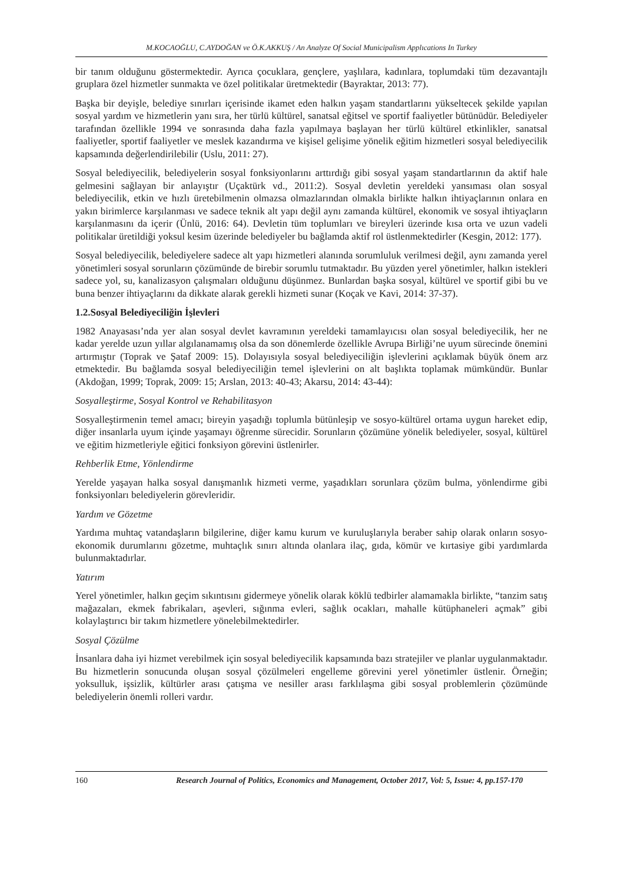M.KOCAOĞLU, C.AYDOĞAN ve Ö.K.AKKUŞ / An Analyze Of Social Municipalism Applıcations In Turkey
bir tanım olduğunu göstermektedir. Ayrıca çocuklara, gençlere, yaşlılara, kadınlara, toplumdaki tüm dezavantajlı gruplara özel hizmetler sunmakta ve özel politikalar üretmektedir (Bayraktar, 2013: 77).
Başka bir deyişle, belediye sınırları içerisinde ikamet eden halkın yaşam standartlarını yükseltecek şekilde yapılan sosyal yardım ve hizmetlerin yanı sıra, her türlü kültürel, sanatsal eğitsel ve sportif faaliyetler bütünüdür. Belediyeler tarafından özellikle 1994 ve sonrasında daha fazla yapılmaya başlayan her türlü kültürel etkinlikler, sanatsal faaliyetler, sportif faaliyetler ve meslek kazandırma ve kişisel gelişime yönelik eğitim hizmetleri sosyal belediyecilik kapsamında değerlendirilebilir (Uslu, 2011: 27).
Sosyal belediyecilik, belediyelerin sosyal fonksiyonlarını arttırdığı gibi sosyal yaşam standartlarının da aktif hale gelmesini sağlayan bir anlayıştır (Uçaktürk vd., 2011:2). Sosyal devletin yereldeki yansıması olan sosyal belediyecilik, etkin ve hızlı üretebilmenin olmazsa olmazlarından olmakla birlikte halkın ihtiyaçlarının onlara en yakın birimlerce karşılanması ve sadece teknik alt yapı değil aynı zamanda kültürel, ekonomik ve sosyal ihtiyaçların karşılanmasını da içerir (Ünlü, 2016: 64). Devletin tüm toplumları ve bireyleri üzerinde kısa orta ve uzun vadeli politikalar üretildiği yoksul kesim üzerinde belediyeler bu bağlamda aktif rol üstlenmektedirler (Kesgin, 2012: 177).
Sosyal belediyecilik, belediyelere sadece alt yapı hizmetleri alanında sorumluluk verilmesi değil, aynı zamanda yerel yönetimleri sosyal sorunların çözümünde de birebir sorumlu tutmaktadır. Bu yüzden yerel yönetimler, halkın istekleri sadece yol, su, kanalizasyon çalışmaları olduğunu düşünmez. Bunlardan başka sosyal, kültürel ve sportif gibi bu ve buna benzer ihtiyaçlarını da dikkate alarak gerekli hizmeti sunar (Koçak ve Kavi, 2014: 37-37).
1.2.Sosyal Belediyeciliğin İşlevleri
1982 Anayasası’nda yer alan sosyal devlet kavramının yereldeki tamamlayıcısı olan sosyal belediyecilik, her ne kadar yerelde uzun yıllar algılanamamış olsa da son dönemlerde özellikle Avrupa Birliği’ne uyum sürecinde önemini artırmıştır (Toprak ve Şataf 2009: 15). Dolayısıyla sosyal belediyeciliğin işlevlerini açıklamak büyük önem arz etmektedir. Bu bağlamda sosyal belediyeciliğin temel işlevlerini on alt başlıkta toplamak mümkündür. Bunlar (Akdoğan, 1999; Toprak, 2009: 15; Arslan, 2013: 40-43; Akarsu, 2014: 43-44):
Sosyalleştirme, Sosyal Kontrol ve Rehabilitasyon
Sosyalleştirmenin temel amacı; bireyin yaşadığı toplumla bütünleşip ve sosyo-kültürel ortama uygun hareket edip, diğer insanlarla uyum içinde yaşamayı öğrenme sürecidir. Sorunların çözümüne yönelik belediyeler, sosyal, kültürel ve eğitim hizmetleriyle eğitici fonksiyon görevini üstlenirler.
Rehberlik Etme, Yönlendirme
Yerelde yaşayan halka sosyal danışmanlık hizmeti verme, yaşadıkları sorunlara çözüm bulma, yönlendirme gibi fonksiyonları belediyelerin görevleridir.
Yardım ve Gözetme
Yardıma muhtaç vatandaşların bilgilerine, diğer kamu kurum ve kuruluşlarıyla beraber sahip olarak onların sosyo-ekonomik durumlarını gözetme, muhtaçlık sınırı altında olanlara ilaç, gıda, kömür ve kırtasiye gibi yardımlarda bulunmaktadırlar.
Yatırım
Yerel yönetimler, halkın geçim sıkıntısını gidermeye yönelik olarak köklü tedbirler alamamakla birlikte, “tanzim satış mağazaları, ekmek fabrikaları, aşevleri, sığınma evleri, sağlık ocakları, mahalle kütüphaneleri açmak” gibi kolaylaştırıcı bir takım hizmetlere yönelebilmektedirler.
Sosyal Çözülme
İnsanlara daha iyi hizmet verebilmek için sosyal belediyecilik kapsamında bazı stratejiler ve planlar uygulanmaktadır. Bu hizmetlerin sonucunda oluşan sosyal çözülmeleri engelleme görevini yerel yönetimler üstlenir. Örneğin; yoksulluk, işsizlik, kültürler arası çatışma ve nesiller arası farklılaşma gibi sosyal problemlerin çözümünde belediyelerin önemli rolleri vardır.
160 Research Journal of Politics, Economics and Management, October 2017, Vol: 5, Issue: 4, pp.157-170